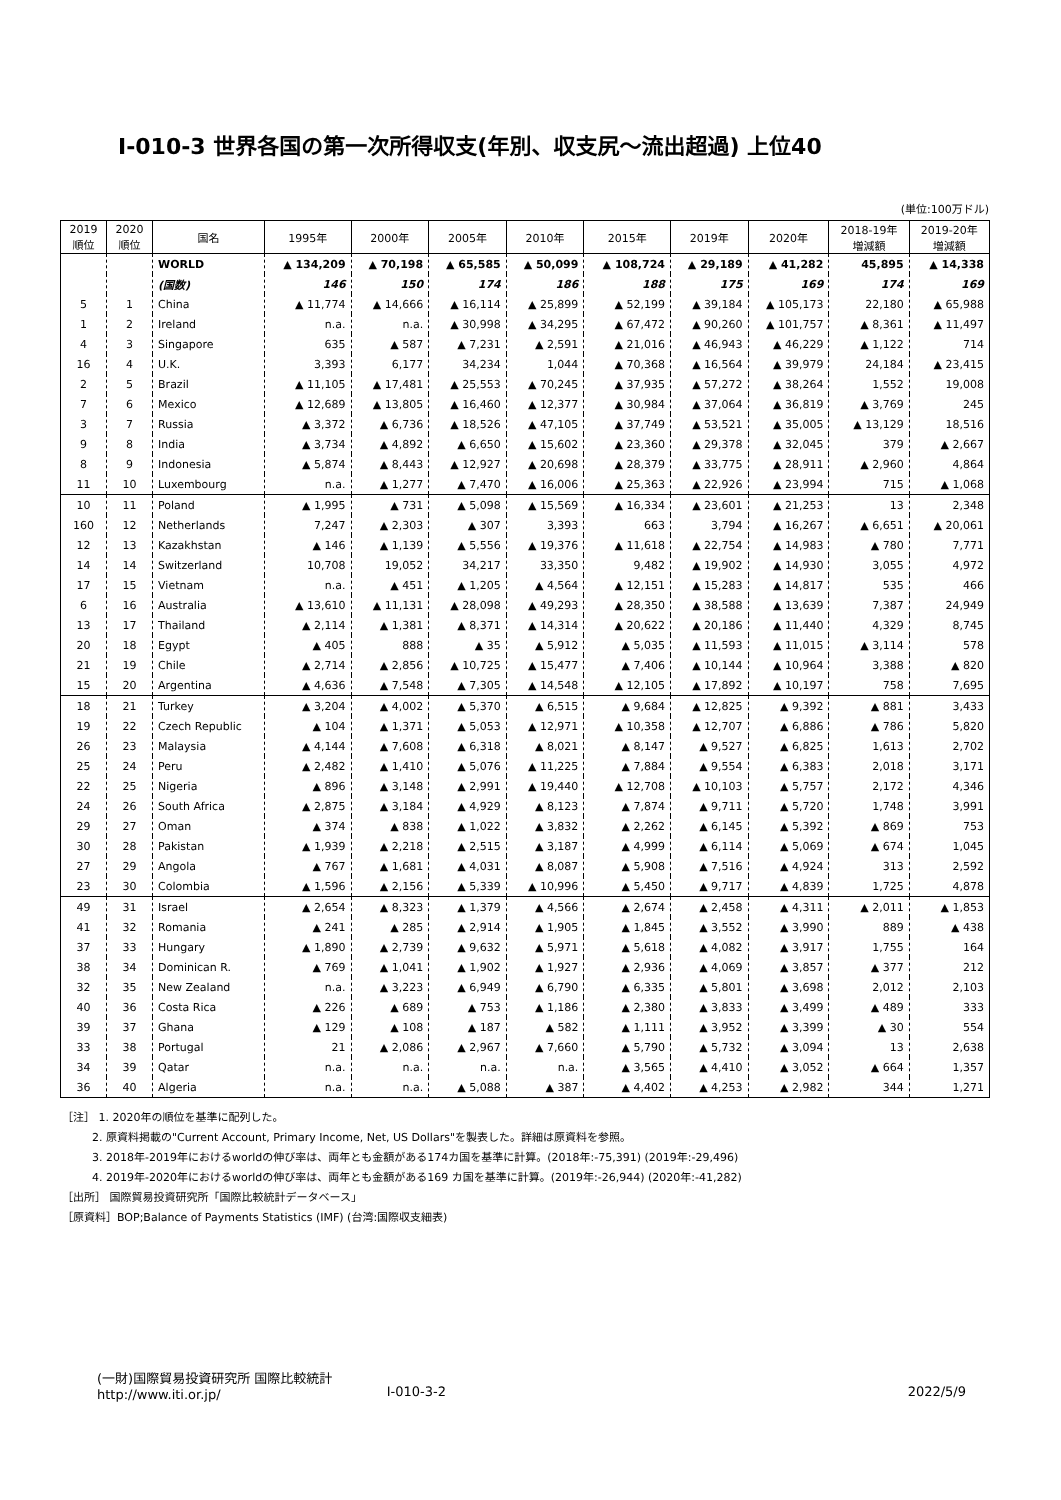Ⅰ-010-3 世界各国の第一次所得収支(年別、収支尻～流出超過) 上位40
(単位:100万ドル)
| 2019 順位 | 2020 順位 | 国名 | 1995年 | 2000年 | 2005年 | 2010年 | 2015年 | 2019年 | 2020年 | 2018-19年 増減額 | 2019-20年 増減額 |
| --- | --- | --- | --- | --- | --- | --- | --- | --- | --- | --- | --- |
| | | WORLD | ▲ 134,209 | ▲ 70,198 | ▲ 65,585 | ▲ 50,099 | ▲ 108,724 | ▲ 29,189 | ▲ 41,282 | 45,895 | ▲ 14,338 |
| | | (国数) | 146 | 150 | 174 | 186 | 188 | 175 | 169 | 174 | 169 |
| 5 | 1 | China | ▲ 11,774 | ▲ 14,666 | ▲ 16,114 | ▲ 25,899 | ▲ 52,199 | ▲ 39,184 | ▲ 105,173 | 22,180 | ▲ 65,988 |
| 1 | 2 | Ireland | n.a. | n.a. | ▲ 30,998 | ▲ 34,295 | ▲ 67,472 | ▲ 90,260 | ▲ 101,757 | ▲ 8,361 | ▲ 11,497 |
| 4 | 3 | Singapore | 635 | ▲ 587 | ▲ 7,231 | ▲ 2,591 | ▲ 21,016 | ▲ 46,943 | ▲ 46,229 | ▲ 1,122 | 714 |
| 16 | 4 | U.K. | 3,393 | 6,177 | 34,234 | 1,044 | ▲ 70,368 | ▲ 16,564 | ▲ 39,979 | 24,184 | ▲ 23,415 |
| 2 | 5 | Brazil | ▲ 11,105 | ▲ 17,481 | ▲ 25,553 | ▲ 70,245 | ▲ 37,935 | ▲ 57,272 | ▲ 38,264 | 1,552 | 19,008 |
| 7 | 6 | Mexico | ▲ 12,689 | ▲ 13,805 | ▲ 16,460 | ▲ 12,377 | ▲ 30,984 | ▲ 37,064 | ▲ 36,819 | ▲ 3,769 | 245 |
| 3 | 7 | Russia | ▲ 3,372 | ▲ 6,736 | ▲ 18,526 | ▲ 47,105 | ▲ 37,749 | ▲ 53,521 | ▲ 35,005 | ▲ 13,129 | 18,516 |
| 9 | 8 | India | ▲ 3,734 | ▲ 4,892 | ▲ 6,650 | ▲ 15,602 | ▲ 23,360 | ▲ 29,378 | ▲ 32,045 | 379 | ▲ 2,667 |
| 8 | 9 | Indonesia | ▲ 5,874 | ▲ 8,443 | ▲ 12,927 | ▲ 20,698 | ▲ 28,379 | ▲ 33,775 | ▲ 28,911 | ▲ 2,960 | 4,864 |
| 11 | 10 | Luxembourg | n.a. | ▲ 1,277 | ▲ 7,470 | ▲ 16,006 | ▲ 25,363 | ▲ 22,926 | ▲ 23,994 | 715 | ▲ 1,068 |
| 10 | 11 | Poland | ▲ 1,995 | ▲ 731 | ▲ 5,098 | ▲ 15,569 | ▲ 16,334 | ▲ 23,601 | ▲ 21,253 | 13 | 2,348 |
| 160 | 12 | Netherlands | 7,247 | ▲ 2,303 | ▲ 307 | 3,393 | 663 | 3,794 | ▲ 16,267 | ▲ 6,651 | ▲ 20,061 |
| 12 | 13 | Kazakhstan | ▲ 146 | ▲ 1,139 | ▲ 5,556 | ▲ 19,376 | ▲ 11,618 | ▲ 22,754 | ▲ 14,983 | ▲ 780 | 7,771 |
| 14 | 14 | Switzerland | 10,708 | 19,052 | 34,217 | 33,350 | 9,482 | ▲ 19,902 | ▲ 14,930 | 3,055 | 4,972 |
| 17 | 15 | Vietnam | n.a. | ▲ 451 | ▲ 1,205 | ▲ 4,564 | ▲ 12,151 | ▲ 15,283 | ▲ 14,817 | 535 | 466 |
| 6 | 16 | Australia | ▲ 13,610 | ▲ 11,131 | ▲ 28,098 | ▲ 49,293 | ▲ 28,350 | ▲ 38,588 | ▲ 13,639 | 7,387 | 24,949 |
| 13 | 17 | Thailand | ▲ 2,114 | ▲ 1,381 | ▲ 8,371 | ▲ 14,314 | ▲ 20,622 | ▲ 20,186 | ▲ 11,440 | 4,329 | 8,745 |
| 20 | 18 | Egypt | ▲ 405 | 888 | ▲ 35 | ▲ 5,912 | ▲ 5,035 | ▲ 11,593 | ▲ 11,015 | ▲ 3,114 | 578 |
| 21 | 19 | Chile | ▲ 2,714 | ▲ 2,856 | ▲ 10,725 | ▲ 15,477 | ▲ 7,406 | ▲ 10,144 | ▲ 10,964 | 3,388 | ▲ 820 |
| 15 | 20 | Argentina | ▲ 4,636 | ▲ 7,548 | ▲ 7,305 | ▲ 14,548 | ▲ 12,105 | ▲ 17,892 | ▲ 10,197 | 758 | 7,695 |
| 18 | 21 | Turkey | ▲ 3,204 | ▲ 4,002 | ▲ 5,370 | ▲ 6,515 | ▲ 9,684 | ▲ 12,825 | ▲ 9,392 | ▲ 881 | 3,433 |
| 19 | 22 | Czech Republic | ▲ 104 | ▲ 1,371 | ▲ 5,053 | ▲ 12,971 | ▲ 10,358 | ▲ 12,707 | ▲ 6,886 | ▲ 786 | 5,820 |
| 26 | 23 | Malaysia | ▲ 4,144 | ▲ 7,608 | ▲ 6,318 | ▲ 8,021 | ▲ 8,147 | ▲ 9,527 | ▲ 6,825 | 1,613 | 2,702 |
| 25 | 24 | Peru | ▲ 2,482 | ▲ 1,410 | ▲ 5,076 | ▲ 11,225 | ▲ 7,884 | ▲ 9,554 | ▲ 6,383 | 2,018 | 3,171 |
| 22 | 25 | Nigeria | ▲ 896 | ▲ 3,148 | ▲ 2,991 | ▲ 19,440 | ▲ 12,708 | ▲ 10,103 | ▲ 5,757 | 2,172 | 4,346 |
| 24 | 26 | South Africa | ▲ 2,875 | ▲ 3,184 | ▲ 4,929 | ▲ 8,123 | ▲ 7,874 | ▲ 9,711 | ▲ 5,720 | 1,748 | 3,991 |
| 29 | 27 | Oman | ▲ 374 | ▲ 838 | ▲ 1,022 | ▲ 3,832 | ▲ 2,262 | ▲ 6,145 | ▲ 5,392 | ▲ 869 | 753 |
| 30 | 28 | Pakistan | ▲ 1,939 | ▲ 2,218 | ▲ 2,515 | ▲ 3,187 | ▲ 4,999 | ▲ 6,114 | ▲ 5,069 | ▲ 674 | 1,045 |
| 27 | 29 | Angola | ▲ 767 | ▲ 1,681 | ▲ 4,031 | ▲ 8,087 | ▲ 5,908 | ▲ 7,516 | ▲ 4,924 | 313 | 2,592 |
| 23 | 30 | Colombia | ▲ 1,596 | ▲ 2,156 | ▲ 5,339 | ▲ 10,996 | ▲ 5,450 | ▲ 9,717 | ▲ 4,839 | 1,725 | 4,878 |
| 49 | 31 | Israel | ▲ 2,654 | ▲ 8,323 | ▲ 1,379 | ▲ 4,566 | ▲ 2,674 | ▲ 2,458 | ▲ 4,311 | ▲ 2,011 | ▲ 1,853 |
| 41 | 32 | Romania | ▲ 241 | ▲ 285 | ▲ 2,914 | ▲ 1,905 | ▲ 1,845 | ▲ 3,552 | ▲ 3,990 | 889 | ▲ 438 |
| 37 | 33 | Hungary | ▲ 1,890 | ▲ 2,739 | ▲ 9,632 | ▲ 5,971 | ▲ 5,618 | ▲ 4,082 | ▲ 3,917 | 1,755 | 164 |
| 38 | 34 | Dominican R. | ▲ 769 | ▲ 1,041 | ▲ 1,902 | ▲ 1,927 | ▲ 2,936 | ▲ 4,069 | ▲ 3,857 | ▲ 377 | 212 |
| 32 | 35 | New Zealand | n.a. | ▲ 3,223 | ▲ 6,949 | ▲ 6,790 | ▲ 6,335 | ▲ 5,801 | ▲ 3,698 | 2,012 | 2,103 |
| 40 | 36 | Costa Rica | ▲ 226 | ▲ 689 | ▲ 753 | ▲ 1,186 | ▲ 2,380 | ▲ 3,833 | ▲ 3,499 | ▲ 489 | 333 |
| 39 | 37 | Ghana | ▲ 129 | ▲ 108 | ▲ 187 | ▲ 582 | ▲ 1,111 | ▲ 3,952 | ▲ 3,399 | ▲ 30 | 554 |
| 33 | 38 | Portugal | 21 | ▲ 2,086 | ▲ 2,967 | ▲ 7,660 | ▲ 5,790 | ▲ 5,732 | ▲ 3,094 | 13 | 2,638 |
| 34 | 39 | Qatar | n.a. | n.a. | n.a. | n.a. | ▲ 3,565 | ▲ 4,410 | ▲ 3,052 | ▲ 664 | 1,357 |
| 36 | 40 | Algeria | n.a. | n.a. | ▲ 5,088 | ▲ 387 | ▲ 4,402 | ▲ 4,253 | ▲ 2,982 | 344 | 1,271 |
［注］ 1. 2020年の順位を基準に配列した。
2. 原資料掲載の"Current Account, Primary Income, Net, US Dollars"を製表した。詳細は原資料を参照。
3. 2018年-2019年におけるworldの伸び率は、両年とも金額がある174カ国を基準に計算。(2018年:-75,391) (2019年:-29,496)
4. 2019年-2020年におけるworldの伸び率は、両年とも金額がある169 カ国を基準に計算。(2019年:-26,944) (2020年:-41,282)
［出所］ 国際貿易投資研究所「国際比較統計データベース」
［原資料］BOP;Balance of Payments Statistics (IMF) (台湾:国際収支細表)
(一財)国際貿易投資研究所 国際比較統計
http://www.iti.or.jp/
Ⅰ-010-3-2 2022/5/9